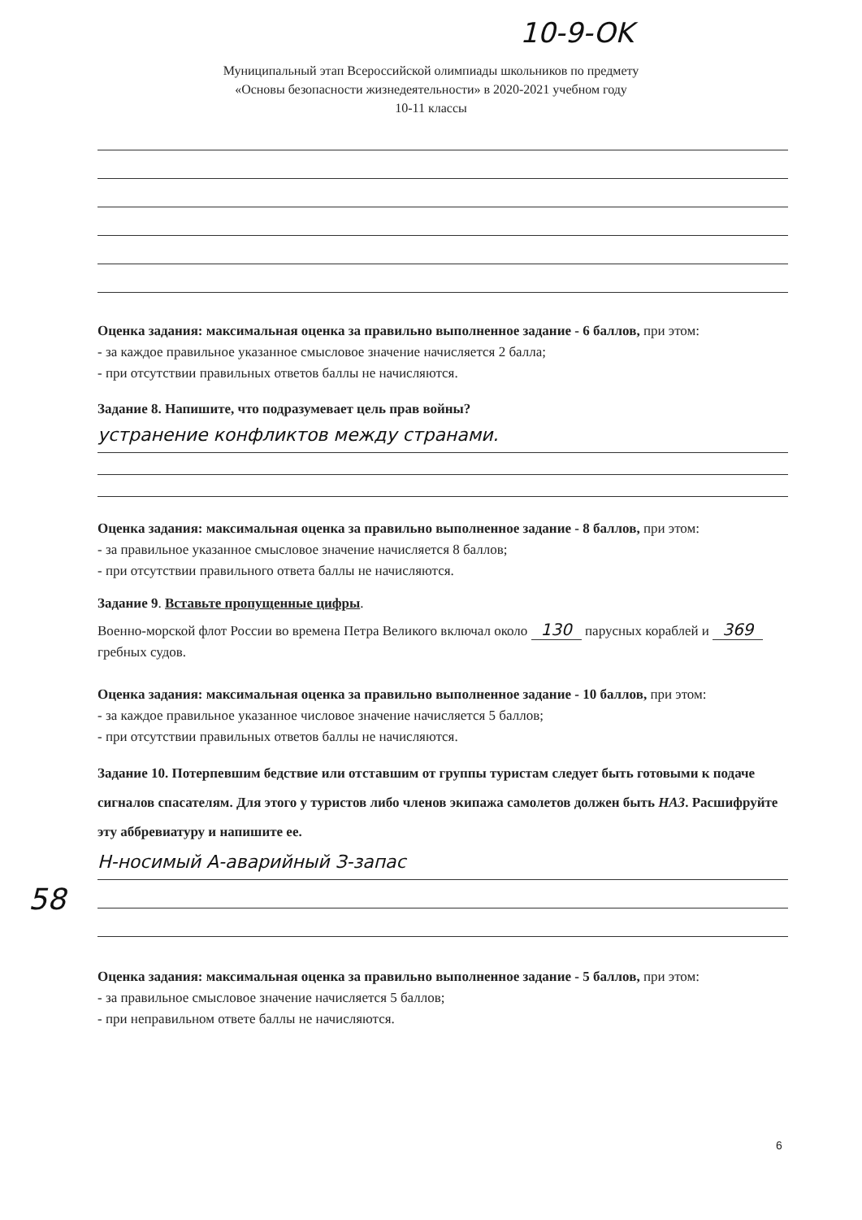10-9-OK
Муниципальный этап Всероссийской олимпиады школьников по предмету
«Основы безопасности жизнедеятельности» в 2020-2021 учебном году
10-11 классы
Оценка задания: максимальная оценка за правильно выполненное задание - 6 баллов, при этом:
- за каждое правильное указанное смысловое значение начисляется 2 балла;
- при отсутствии правильных ответов баллы не начисляются.
Задание 8. Напишите, что подразумевает цель прав войны?
устранение конфликтов между странами.
Оценка задания: максимальная оценка за правильно выполненное задание - 8 баллов, при этом:
- за правильное указанное смысловое значение начисляется 8 баллов;
- при отсутствии правильного ответа баллы не начисляются.
Задание 9. Вставьте пропущенные цифры.
Военно-морской флот России во времена Петра Великого включал около 130 парусных кораблей и 369 гребных судов.
Оценка задания: максимальная оценка за правильно выполненное задание - 10 баллов, при этом:
- за каждое правильное указанное числовое значение начисляется 5 баллов;
- при отсутствии правильных ответов баллы не начисляются.
Задание 10. Потерпевшим бедствие или отставшим от группы туристам следует быть готовыми к подаче сигналов спасателям. Для этого у туристов либо членов экипажа самолетов должен быть НАЗ. Расшифруйте эту аббревиатуру и напишите ее.
Н-носимый А-аварийный З-запас
Оценка задания: максимальная оценка за правильно выполненное задание - 5 баллов, при этом:
- за правильное смысловое значение начисляется 5 баллов;
- при неправильном ответе баллы не начисляются.
58
6